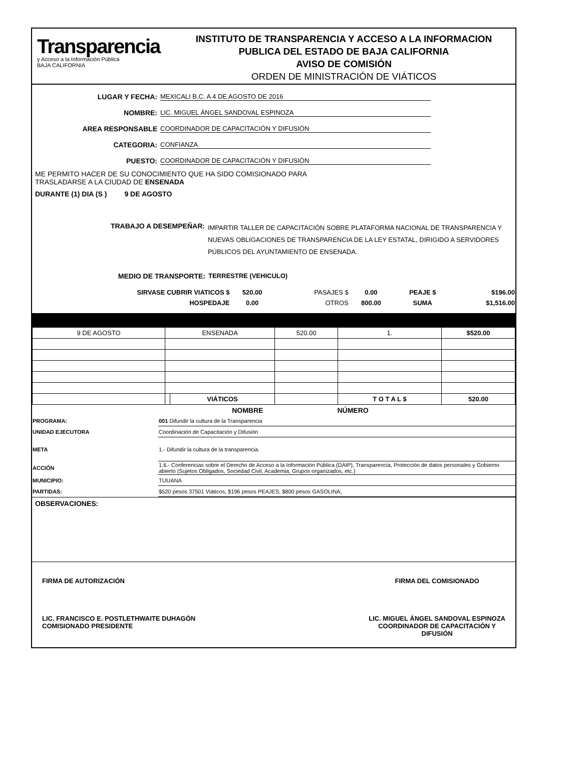Transparencia
y Acceso a la Información Pública
BAJA CALIFORNIA
INSTITUTO DE TRANSPARENCIA Y ACCESO A LA INFORMACION
PUBLICA DEL ESTADO DE BAJA CALIFORNIA
AVISO DE COMISIÓN
ORDEN DE MINISTRACIÓN DE VIÁTICOS
LUGAR Y FECHA:
MEXICALI B.C. A 4 DE AGOSTO DE 2016
NOMBRE:
LIC. MIGUEL ÁNGEL SANDOVAL ESPINOZA
AREA RESPONSABLE
COORDINADOR DE CAPACITACIÓN Y DIFUSIÓN
CATEGORIA:
CONFIANZA
PUESTO:
COORDINADOR DE CAPACITACIÓN Y DIFUSIÓN
ME PERMITO HACER DE SU CONOCIMIENTO QUE HA SIDO COMISIONADO PARA
TRASLADARSE A LA CIUDAD DE ENSENADA
DURANTE (1) DIA (S ) 9 DE AGOSTO
TRABAJO A DESEMPEÑAR: IMPARTIR TALLER DE CAPACITACIÓN SOBRE PLATAFORMA NACIONAL DE TRANSPARENCIA Y NUEVAS OBLIGACIONES DE TRANSPARENCIA DE LA LEY ESTATAL, DIRIGIDO A SERVIDORES PÚBLICOS DEL AYUNTAMIENTO DE ENSENADA.
MEDIO DE TRANSPORTE: TERRESTRE (VEHICULO)
| SIRVASE CUBRIR VIATICOS $ | 520.00 | PASAJES $ | 0.00 | PEAJE $ | $196.00 |
| HOSPEDAJE | 0.00 | OTROS | 800.00 | SUMA | $1,516.00 |
| 9 DE AGOSTO | ENSENADA | | 520.00 | 1. | $520.00 |
| | | VIÁTICOS | | T O T A L $ | 520.00 |
| | NOMBRE | NÚMERO |
| PROGRAMA: | 001 Difundir la cultura de la Transparencia | |
| UNIDAD EJECUTORA | Coordinación de Capacitación y Difusión | |
| META | 1.- Difundir la cultura de la transparencia. | |
| ACCIÓN | 1.6.- Conferencias sobre el Derecho de Acceso a la Información Pública (DAIP), Transparencia, Protección de datos personales y Gobierno abierto (Sujetos Obligados, Sociedad Civil, Academia, Grupos organizados, etc.) | |
| MUNICIPIO: | TIJUANA | |
| PARTIDAS: | $520 pesos 37501 Viáticos, $196 pesos PEAJES, $800 pesos GASOLINA, | |
OBSERVACIONES:
FIRMA DE AUTORIZACIÓN
LIC. FRANCISCO E. POSTLETHWAITE DUHAGÓN
COMISIONADO PRESIDENTE
FIRMA DEL COMISIONADO
LIC. MIGUEL ÁNGEL SANDOVAL ESPINOZA
COORDINADOR DE CAPACITACIÓN Y
DIFUSIÓN